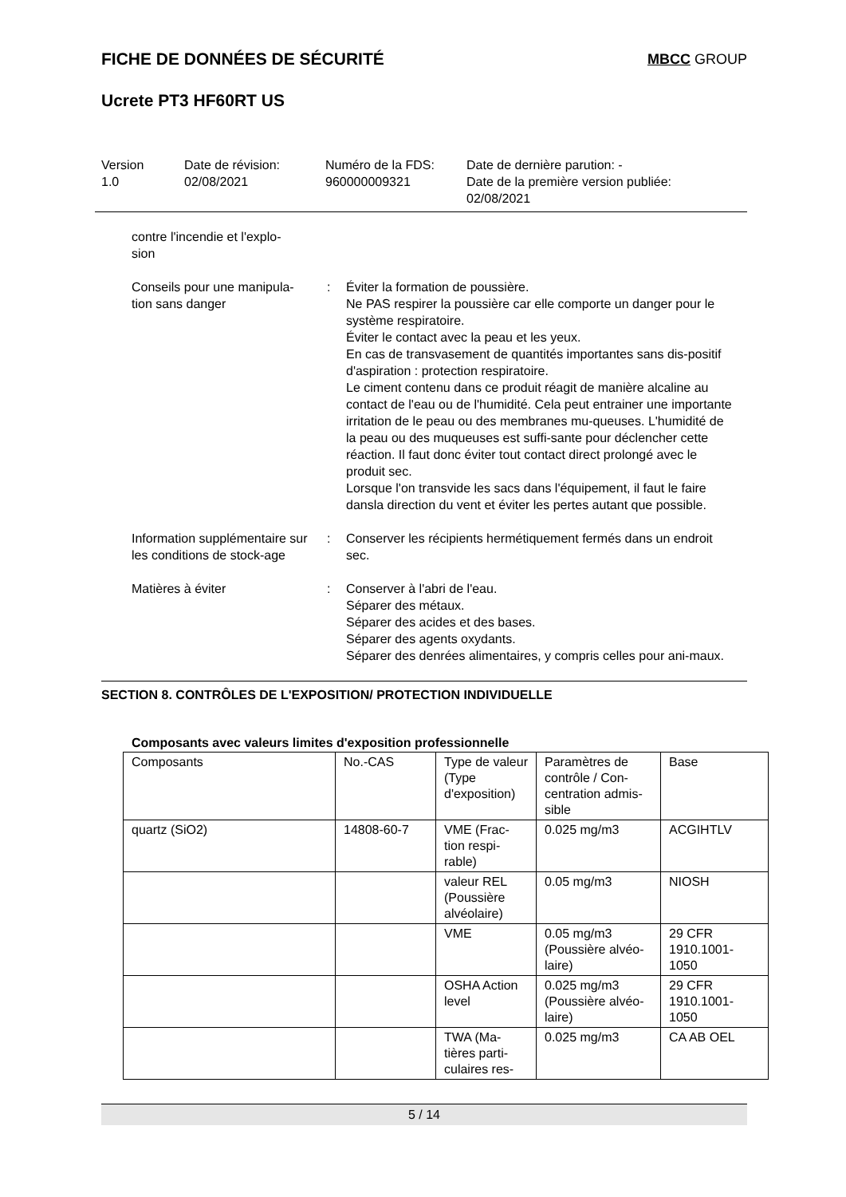FICHE DE DONNÉES DE SÉCURITÉ MBCC GROUP
Ucrete PT3 HF60RT US
Version
1.0
Date de révision:
02/08/2021
Numéro de la FDS:
960000009321
Date de dernière parution: -
Date de la première version publiée:
02/08/2021
contre l'incendie et l'explo-
sion
Conseils pour une manipula-
tion sans danger
: Éviter la formation de poussière.
Ne PAS respirer la poussière car elle comporte un danger pour le système respiratoire.
Éviter le contact avec la peau et les yeux.
En cas de transvasement de quantités importantes sans dis-positif d'aspiration : protection respiratoire.
Le ciment contenu dans ce produit réagit de manière alcaline au contact de l'eau ou de l'humidité. Cela peut entrainer une importante irritation de le peau ou des membranes mu-queuses. L'humidité de la peau ou des muqueuses est suffi-sante pour déclencher cette réaction. Il faut donc éviter tout contact direct prolongé avec le produit sec.
Lorsque l'on transvide les sacs dans l'équipement, il faut le faire dansla direction du vent et éviter les pertes autant que possible.
Information supplémentaire sur les conditions de stock-age
: Conserver les récipients hermétiquement fermés dans un endroit sec.
Matières à éviter : Conserver à l'abri de l'eau.
Séparer des métaux.
Séparer des acides et des bases.
Séparer des agents oxydants.
Séparer des denrées alimentaires, y compris celles pour ani-maux.
SECTION 8. CONTRÔLES DE L'EXPOSITION/ PROTECTION INDIVIDUELLE
Composants avec valeurs limites d'exposition professionnelle
| Composants | No.-CAS | Type de valeur (Type d'exposition) | Paramètres de contrôle / Con-centration admis-sible | Base |
| quartz (SiO2) | 14808-60-7 | VME (Frac-tion respi-rable) | 0.025 mg/m3 | ACGIHTLV |
| | | valeur REL (Poussière alvéolaire) | 0.05 mg/m3 | NIOSH |
| | | VME | 0.05 mg/m3 (Poussière alvéo-laire) | 29 CFR 1910.1001-1050 |
| | | OSHA Action level | 0.025 mg/m3 (Poussière alvéo-laire) | 29 CFR 1910.1001-1050 |
| | | TWA (Ma-tières parti-culaires res- | 0.025 mg/m3 | CA AB OEL |
5 / 14